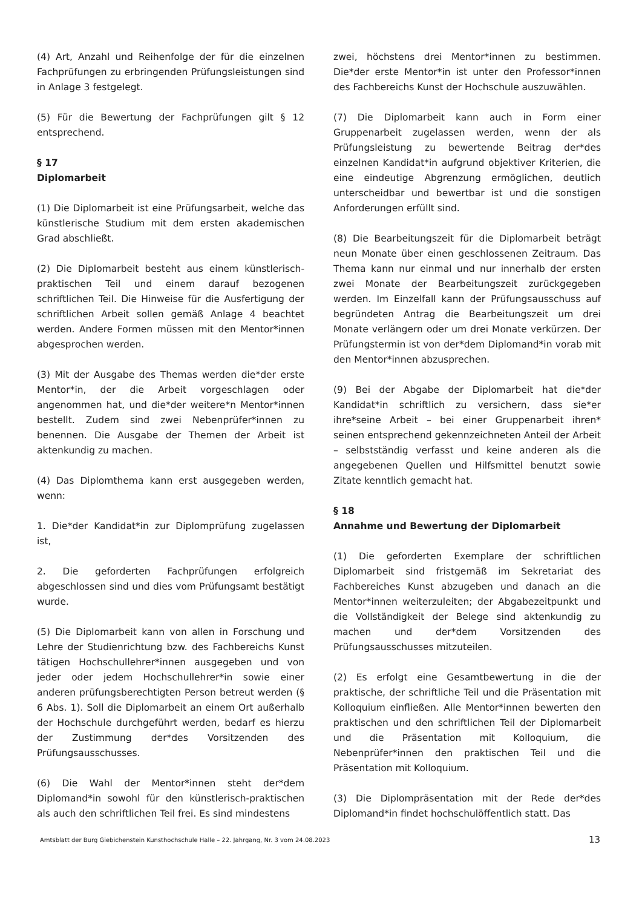(4) Art, Anzahl und Reihenfolge der für die einzelnen Fachprüfungen zu erbringenden Prüfungsleistungen sind in Anlage 3 festgelegt.
(5) Für die Bewertung der Fachprüfungen gilt § 12 entsprechend.
§ 17
Diplomarbeit
(1) Die Diplomarbeit ist eine Prüfungsarbeit, welche das künstlerische Studium mit dem ersten akademischen Grad abschließt.
(2) Die Diplomarbeit besteht aus einem künstlerisch-praktischen Teil und einem darauf bezogenen schriftlichen Teil. Die Hinweise für die Ausfertigung der schriftlichen Arbeit sollen gemäß Anlage 4 beachtet werden. Andere Formen müssen mit den Mentor*innen abgesprochen werden.
(3) Mit der Ausgabe des Themas werden die*der erste Mentor*in, der die Arbeit vorgeschlagen oder angenommen hat, und die*der weitere*n Mentor*innen bestellt. Zudem sind zwei Nebenprüfer*innen zu benennen. Die Ausgabe der Themen der Arbeit ist aktenkundig zu machen.
(4) Das Diplomthema kann erst ausgegeben werden, wenn:
1. Die*der Kandidat*in zur Diplomprüfung zugelassen ist,
2. Die geforderten Fachprüfungen erfolgreich abgeschlossen sind und dies vom Prüfungsamt bestätigt wurde.
(5) Die Diplomarbeit kann von allen in Forschung und Lehre der Studienrichtung bzw. des Fachbereichs Kunst tätigen Hochschullehrer*innen ausgegeben und von jeder oder jedem Hochschullehrer*in sowie einer anderen prüfungsberechtigten Person betreut werden (§ 6 Abs. 1). Soll die Diplomarbeit an einem Ort außerhalb der Hochschule durchgeführt werden, bedarf es hierzu der Zustimmung der*des Vorsitzenden des Prüfungsausschusses.
(6) Die Wahl der Mentor*innen steht der*dem Diplomand*in sowohl für den künstlerisch-praktischen als auch den schriftlichen Teil frei. Es sind mindestens
zwei, höchstens drei Mentor*innen zu bestimmen. Die*der erste Mentor*in ist unter den Professor*innen des Fachbereichs Kunst der Hochschule auszuwählen.
(7) Die Diplomarbeit kann auch in Form einer Gruppenarbeit zugelassen werden, wenn der als Prüfungsleistung zu bewertende Beitrag der*des einzelnen Kandidat*in aufgrund objektiver Kriterien, die eine eindeutige Abgrenzung ermöglichen, deutlich unterscheidbar und bewertbar ist und die sonstigen Anforderungen erfüllt sind.
(8) Die Bearbeitungszeit für die Diplomarbeit beträgt neun Monate über einen geschlossenen Zeitraum. Das Thema kann nur einmal und nur innerhalb der ersten zwei Monate der Bearbeitungszeit zurückgegeben werden. Im Einzelfall kann der Prüfungsausschuss auf begründeten Antrag die Bearbeitungszeit um drei Monate verlängern oder um drei Monate verkürzen. Der Prüfungstermin ist von der*dem Diplomand*in vorab mit den Mentor*innen abzusprechen.
(9) Bei der Abgabe der Diplomarbeit hat die*der Kandidat*in schriftlich zu versichern, dass sie*er ihre*seine Arbeit – bei einer Gruppenarbeit ihren* seinen entsprechend gekennzeichneten Anteil der Arbeit – selbstständig verfasst und keine anderen als die angegebenen Quellen und Hilfsmittel benutzt sowie Zitate kenntlich gemacht hat.
§ 18
Annahme und Bewertung der Diplomarbeit
(1) Die geforderten Exemplare der schriftlichen Diplomarbeit sind fristgemäß im Sekretariat des Fachbereiches Kunst abzugeben und danach an die Mentor*innen weiterzuleiten; der Abgabezeitpunkt und die Vollständigkeit der Belege sind aktenkundig zu machen und der*dem Vorsitzenden des Prüfungsausschusses mitzuteilen.
(2) Es erfolgt eine Gesamtbewertung in die der praktische, der schriftliche Teil und die Präsentation mit Kolloquium einfließen. Alle Mentor*innen bewerten den praktischen und den schriftlichen Teil der Diplomarbeit und die Präsentation mit Kolloquium, die Nebenprüfer*innen den praktischen Teil und die Präsentation mit Kolloquium.
(3) Die Diplompräsentation mit der Rede der*des Diplomand*in findet hochschulöffentlich statt. Das
Amtsblatt der Burg Giebichenstein Kunsthochschule Halle – 22. Jahrgang, Nr. 3 vom 24.08.2023 13